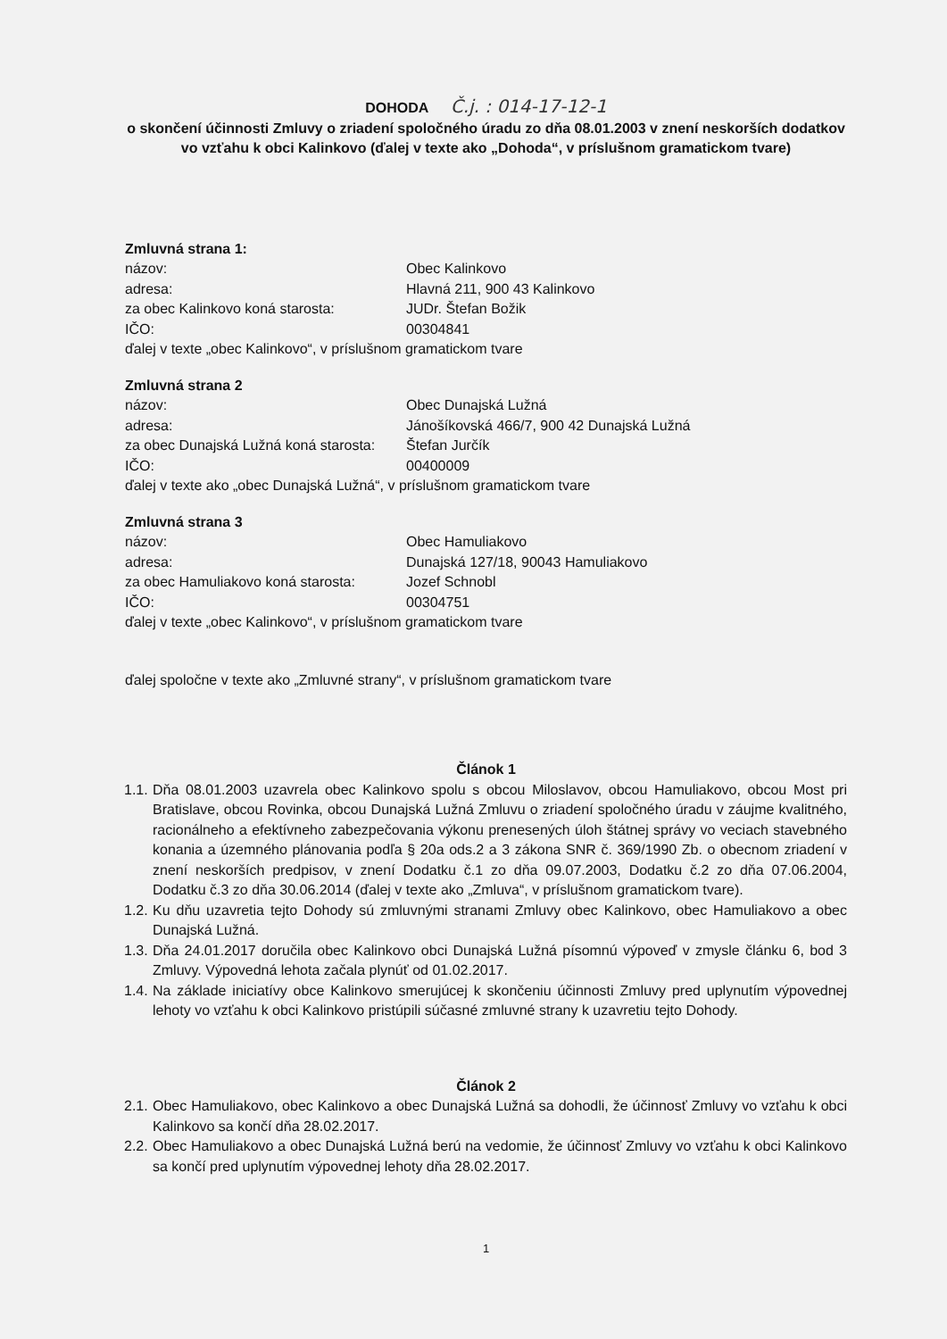DOHODA Č.j. : 014-17-12-1
o skončení účinnosti Zmluvy o zriadení spoločného úradu zo dňa 08.01.2003 v znení neskorších dodatkov vo vzťahu k obci Kalinkovo (ďalej v texte ako „Dohoda“, v príslušnom gramatickom tvare)
Zmluvná strana 1:
názov: Obec Kalinkovo
adresa: Hlavná 211, 900 43 Kalinkovo
za obec Kalinkovo koná starosta: JUDr. Štefan Božik
IČO: 00304841
ďalej v texte „obec Kalinkovo“, v príslušnom gramatickom tvare
Zmluvná strana 2
názov: Obec Dunajská Lužná
adresa: Jánošíkovská 466/7, 900 42 Dunajská Lužná
za obec Dunajská Lužná koná starosta: Štefan Jurčík
IČO: 00400009
ďalej v texte ako „obec Dunajská Lužná“, v príslušnom gramatickom tvare
Zmluvná strana 3
názov: Obec Hamuliakovo
adresa: Dunajská 127/18, 90043 Hamuliakovo
za obec Hamuliakovo koná starosta: Jozef Schnobl
IČO: 00304751
ďalej v texte „obec Kalinkovo“, v príslušnom gramatickom tvare
ďalej spoločne v texte ako „Zmluvné strany“, v príslušnom gramatickom tvare
Článok 1
1.1. Dňa 08.01.2003 uzavrela obec Kalinkovo spolu s obcou Miloslavov, obcou Hamuliakovo, obcou Most pri Bratislave, obcou Rovinka, obcou Dunajská Lužná Zmluvu o zriadení spoločného úradu v záujme kvalitného, racionálneho a efektívneho zabezpečovania výkonu prenesených úloh štátnej správy vo veciach stavebného konania a územného plánovania podľa § 20a ods.2 a 3 zákona SNR č. 369/1990 Zb. o obecnom zriadení v znení neskorších predpisov, v znení Dodatku č.1 zo dňa 09.07.2003, Dodatku č.2 zo dňa 07.06.2004, Dodatku č.3 zo dňa 30.06.2014 (ďalej v texte ako „Zmluva“, v príslušnom gramatickom tvare).
1.2. Ku dňu uzavretia tejto Dohody sú zmluvnými stranami Zmluvy obec Kalinkovo, obec Hamuliakovo a obec Dunajská Lužná.
1.3. Dňa 24.01.2017 doručila obec Kalinkovo obci Dunajská Lužná písomnú výpoveď v zmysle článku 6, bod 3 Zmluvy. Výpovedná lehota začala plynúť od 01.02.2017.
1.4. Na základe iniciatívy obce Kalinkovo smerujúcej k skončeniu účinnosti Zmluvy pred uplynutím výpovednej lehoty vo vzťahu k obci Kalinkovo pristúpili súčasné zmluvné strany k uzavretiu tejto Dohody.
Článok 2
2.1. Obec Hamuliakovo, obec Kalinkovo a obec Dunajská Lužná sa dohodli, že účinnosť Zmluvy vo vzťahu k obci Kalinkovo sa končí dňa 28.02.2017.
2.2. Obec Hamuliakovo a obec Dunajská Lužná berú na vedomie, že účinnosť Zmluvy vo vzťahu k obci Kalinkovo sa končí pred uplynutím výpovednej lehoty dňa 28.02.2017.
1